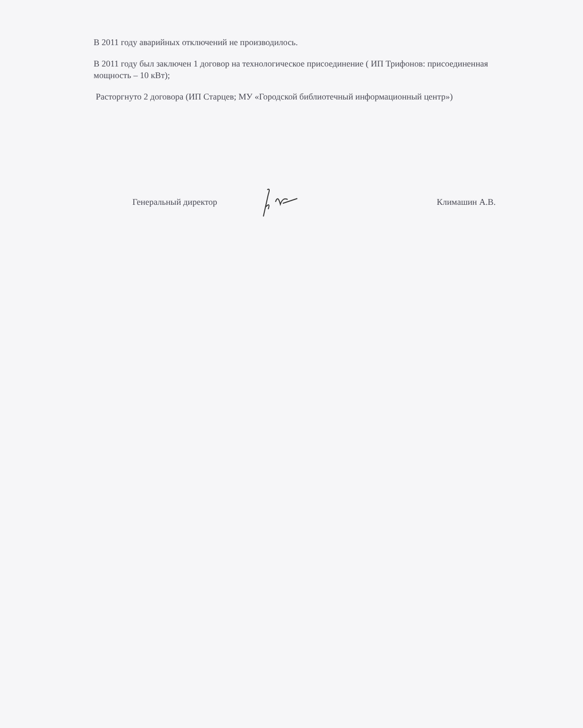В 2011 году аварийных отключений не производилось.
В 2011 году был заключен 1 договор на технологическое присоединение ( ИП Трифонов: присоединенная мощность – 10 кВт);
Расторгнуто 2 договора (ИП Старцев; МУ «Городской библиотечный информационный центр»)
Генеральный директор Климашин А.В.